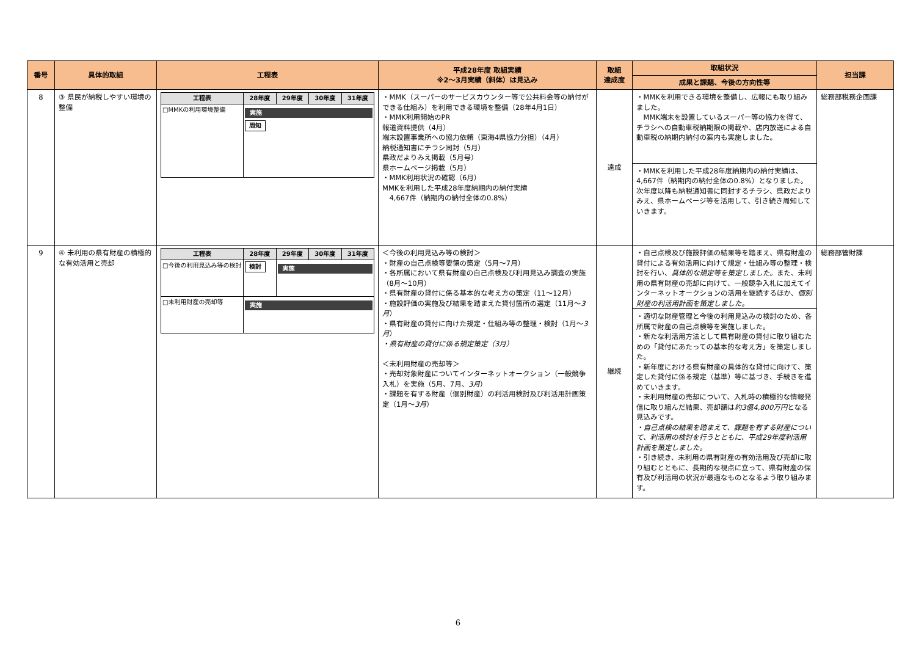| 番号 | 具体的取組 | 工程表 | 平成28年度 取組実績 ※2～3月実績（斜体）は見込み | 取組 達成度 | 取組状況 | 担当課 |
| --- | --- | --- | --- | --- | --- | --- |
| | | | | | 成果と課題、今後の方向性等 | |
| 8 | ③ 県民が納税しやすい環境の整備 | / 工程表 / 28年度 / 29年度 / 30年度 / 31年度 / / --- / --- / --- / --- / --- / / □MMKの利用環境整備 / 実施 周知 / / / / | ・MMK（スーパーのサービスカウンター等で公共料金等の納付ができる仕組み）を利用できる環境を整備（28年4月1日） ・MMK利用開始のPR 報道資料提供（4月） 端末設置事業所への協力依頼（東海4県協力分担）（4月） 納税通知書にチラシ同封（5月） 県政だよりみえ掲載（5月号） 県ホームページ掲載（5月） ・MMK利用状況の確認（6月） MMKを利用した平成28年度納期内の納付実績 4,667件（納期内の納付全体の0.8%） | 達成 | ・MMKを利用できる環境を整備し、広報にも取り組みました。 MMK端末を設置しているスーパー等の協力を得て、チラシへの自動車税納期限の掲載や、店内放送による自動車税の納期内納付の案内も実施しました。 ・MMKを利用した平成28年度納期内の納付実績は、4,667件（納期内の納付全体の0.8%）となりました。 次年度以降も納税通知書に同封するチラシ、県政だよりみえ、県ホームページ等を活用して、引き続き周知していきます。 | 総務部税務企画課 |
| 9 | ④ 未利用の県有財産の積極的な有効活用と売却 | / 工程表 / 28年度 / 29年度 / 30年度 / 31年度 / / --- / --- / --- / --- / --- / / □今後の利用見込み等の検討 / 検討 / 実施 / / / / □未利用財産の売却等 / 実施 / / / / | ＜今後の利用見込み等の検討＞ ・財産の自己点検等要領の策定（5月～7月） ・各所属において県有財産の自己点検及び利用見込み調査の実施（8月～10月） ・県有財産の貸付に係る基本的な考え方の策定（11～12月） ・施設評価の実施及び結果を踏まえた貸付箇所の選定（11月～ 3月 ） ・県有財産の貸付に向けた規定・仕組み等の整理・検討（1月～ 3月 ） ・県有財産の貸付に係る規定策定（3月） ＜未利用財産の売却等＞ ・売却対象財産についてインターネットオークション（一般競争入札）を実施（5月、7月、 3月 ） ・課題を有する財産（個別財産）の利活用検討及び利活用計画策定（1月～ 3月 ） | 継続 | ・自己点検及び施設評価の結果等を踏まえ、県有財産の貸付による有効活用に向けて規定・仕組み等の整理・検討を行い、 具体的な規定等を策定しました。 また、未利用の県有財産の売却に向けて、一般競争入札に加えてインターネットオークションの活用を継続するほか、 個別財産の利活用計画を策定しました。 ・適切な財産管理と今後の利用見込みの検討のため、各所属で財産の自己点検等を実施しました。 ・新たな利活用方法として県有財産の貸付に取り組むための「貸付にあたっての基本的な考え方」を策定しました。 ・新年度における県有財産の具体的な貸付に向けて、策定した貸付に係る規定（基準）等に基づき、手続きを進めていきます。 ・未利用財産の売却について、入札時の積極的な情報発信に取り組んだ結果、売却額は 約3億4,800万円 となる見込みです。 ・自己点検の結果を踏まえて、課題を有する財産について、利活用の検討を行うとともに、平成29年度利活用計画を策定しました。 ・引き続き、未利用の県有財産の有効活用及び売却に取り組むとともに、長期的な視点に立って、県有財産の保有及び利活用の状況が最適なものとなるよう取り組みます。 | 総務部管財課 |
6